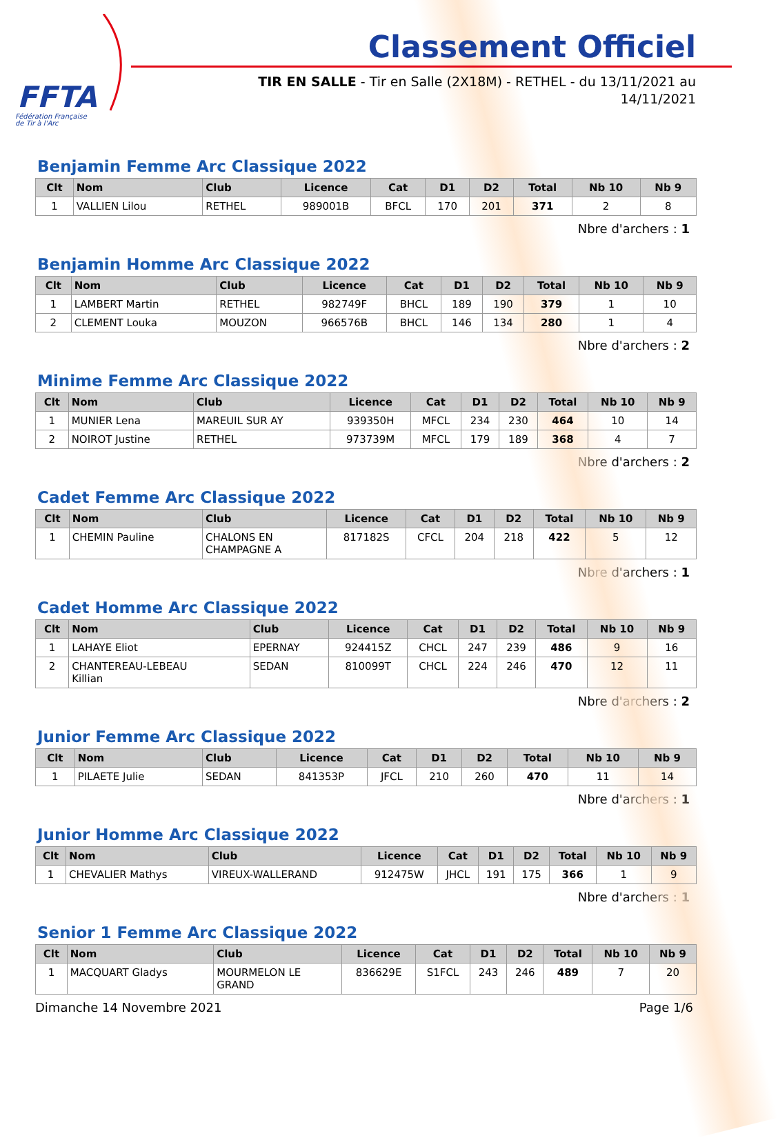FFTA
Fédération Française
de Tir à l'Arc
Classement Officiel
TIR EN SALLE - Tir en Salle (2X18M) - RETHEL - du 13/11/2021 au 14/11/2021
Benjamin Femme Arc Classique 2022
| Clt | Nom | Club | Licence | Cat | D1 | D2 | Total | Nb 10 | Nb 9 |
| --- | --- | --- | --- | --- | --- | --- | --- | --- | --- |
| 1 | VALLIEN Lilou | RETHEL | 989001B | BFCL | 170 | 201 | 371 | 2 | 8 |
Nbre d'archers : 1
Benjamin Homme Arc Classique 2022
| Clt | Nom | Club | Licence | Cat | D1 | D2 | Total | Nb 10 | Nb 9 |
| --- | --- | --- | --- | --- | --- | --- | --- | --- | --- |
| 1 | LAMBERT Martin | RETHEL | 982749F | BHCL | 189 | 190 | 379 | 1 | 10 |
| 2 | CLEMENT Louka | MOUZON | 966576B | BHCL | 146 | 134 | 280 | 1 | 4 |
Nbre d'archers : 2
Minime Femme Arc Classique 2022
| Clt | Nom | Club | Licence | Cat | D1 | D2 | Total | Nb 10 | Nb 9 |
| --- | --- | --- | --- | --- | --- | --- | --- | --- | --- |
| 1 | MUNIER Lena | MAREUIL SUR AY | 939350H | MFCL | 234 | 230 | 464 | 10 | 14 |
| 2 | NOIROT Justine | RETHEL | 973739M | MFCL | 179 | 189 | 368 | 4 | 7 |
Nbre d'archers : 2
Cadet Femme Arc Classique 2022
| Clt | Nom | Club | Licence | Cat | D1 | D2 | Total | Nb 10 | Nb 9 |
| --- | --- | --- | --- | --- | --- | --- | --- | --- | --- |
| 1 | CHEMIN Pauline | CHALONS EN CHAMPAGNE A | 817182S | CFCL | 204 | 218 | 422 | 5 | 12 |
Nbre d'archers : 1
Cadet Homme Arc Classique 2022
| Clt | Nom | Club | Licence | Cat | D1 | D2 | Total | Nb 10 | Nb 9 |
| --- | --- | --- | --- | --- | --- | --- | --- | --- | --- |
| 1 | LAHAYE Eliot | EPERNAY | 924415Z | CHCL | 247 | 239 | 486 | 9 | 16 |
| 2 | CHANTEREAU-LEBEAU Killian | SEDAN | 810099T | CHCL | 224 | 246 | 470 | 12 | 11 |
Nbre d'archers : 2
Junior Femme Arc Classique 2022
| Clt | Nom | Club | Licence | Cat | D1 | D2 | Total | Nb 10 | Nb 9 |
| --- | --- | --- | --- | --- | --- | --- | --- | --- | --- |
| 1 | PILAETE Julie | SEDAN | 841353P | JFCL | 210 | 260 | 470 | 11 | 14 |
Nbre d'archers : 1
Junior Homme Arc Classique 2022
| Clt | Nom | Club | Licence | Cat | D1 | D2 | Total | Nb 10 | Nb 9 |
| --- | --- | --- | --- | --- | --- | --- | --- | --- | --- |
| 1 | CHEVALIER Mathys | VIREUX-WALLERAND | 912475W | JHCL | 191 | 175 | 366 | 1 | 9 |
Nbre d'archers : 1
Senior 1 Femme Arc Classique 2022
| Clt | Nom | Club | Licence | Cat | D1 | D2 | Total | Nb 10 | Nb 9 |
| --- | --- | --- | --- | --- | --- | --- | --- | --- | --- |
| 1 | MACQUART Gladys | MOURMELON LE GRAND | 836629E | S1FCL | 243 | 246 | 489 | 7 | 20 |
Dimanche 14 Novembre 2021 Page 1/6